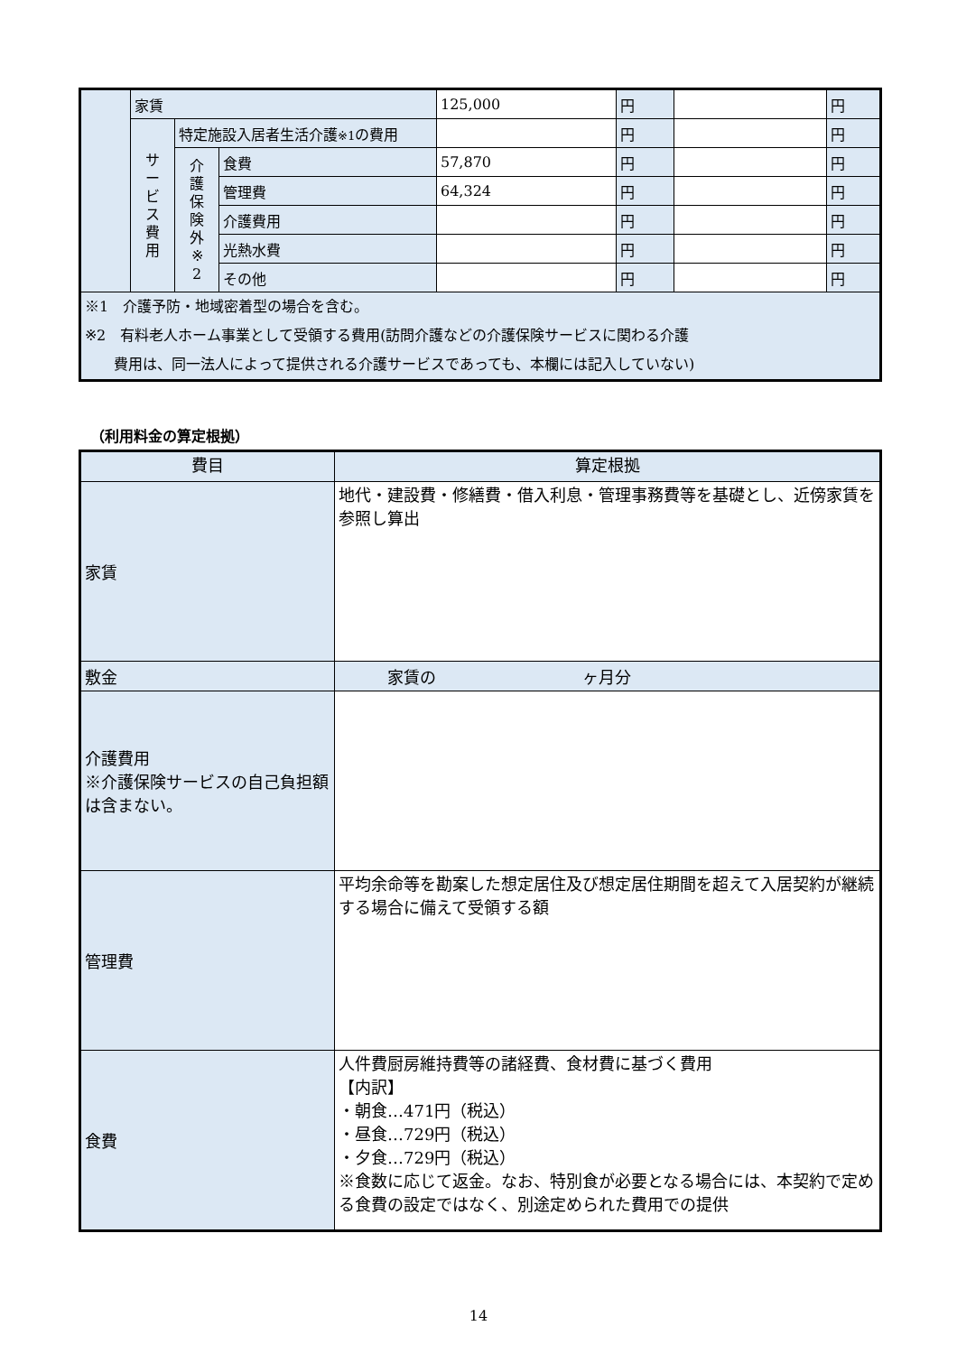| | 家賃 | | | 125,000 | 円 | | 円 |
| | サ ー ビ ス 費 用 | 特定施設入居者生活介護 ※1 の費用 | | | 円 | | 円 |
| | | 介 護 保 険 外 ※ 2 | 食費 | 57,870 | 円 | | 円 |
| | | | 管理費 | 64,324 | 円 | | 円 |
| | | | 介護費用 | | 円 | | 円 |
| | | | 光熱水費 | | 円 | | 円 |
| | | | その他 | | 円 | | 円 |
| ※1 介護予防・地域密着型の場合を含む。 ※2 有料老人ホーム事業として受領する費用(訪問介護などの介護保険サービスに関わる介護 費用は、同一法人によって提供される介護サービスであっても、本欄には記入していない) | | | | | | | |
（利用料金の算定根拠）
| 費目 | 算定根拠 |
| 家賃 | 地代・建設費・修繕費・借入利息・管理事務費等を基礎とし、近傍家賃を参照し算出 |
| 敷金 | 家賃の ヶ月分 |
| 介護費用 ※介護保険サービスの自己負担額は含まない。 | |
| 管理費 | 平均余命等を勘案した想定居住及び想定居住期間を超えて入居契約が継続する場合に備えて受領する額 |
| 食費 | 人件費厨房維持費等の諸経費、食材費に基づく費用 【内訳】 ・朝食…471円（税込） ・昼食…729円（税込） ・夕食…729円（税込） ※食数に応じて返金。なお、特別食が必要となる場合には、本契約で定める食費の設定ではなく、別途定められた費用での提供 |
14